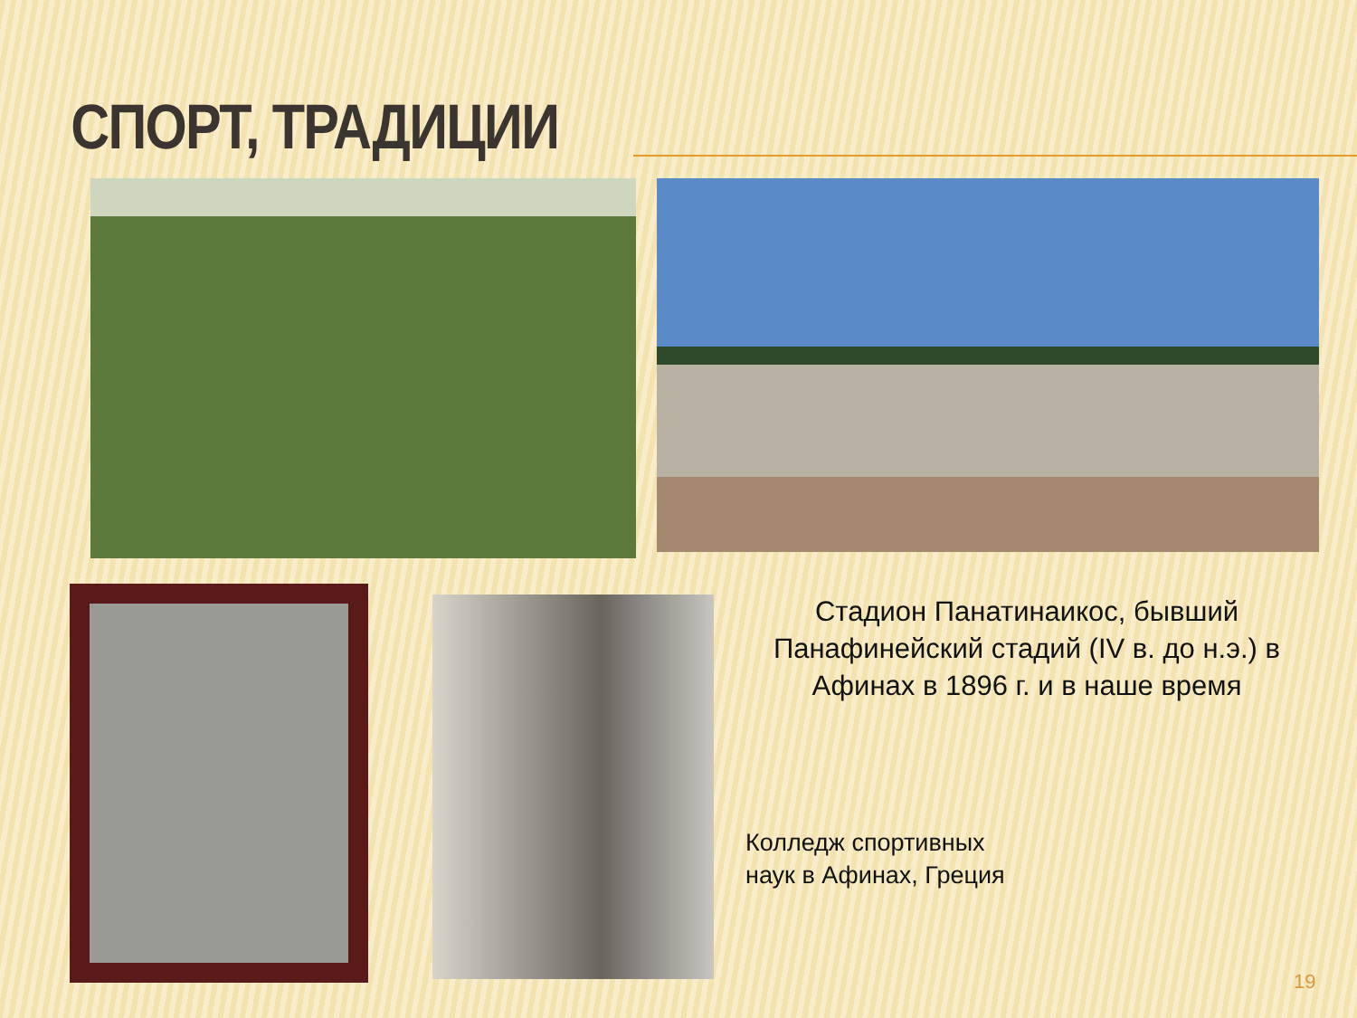СПОРТ, ТРАДИЦИИ
Стадион Панатинаикос, бывший Панафинейский стадий (IV в. до н.э.) в Афинах в 1896 г. и в наше время
Колледж спортивных
наук в Афинах, Греция
19